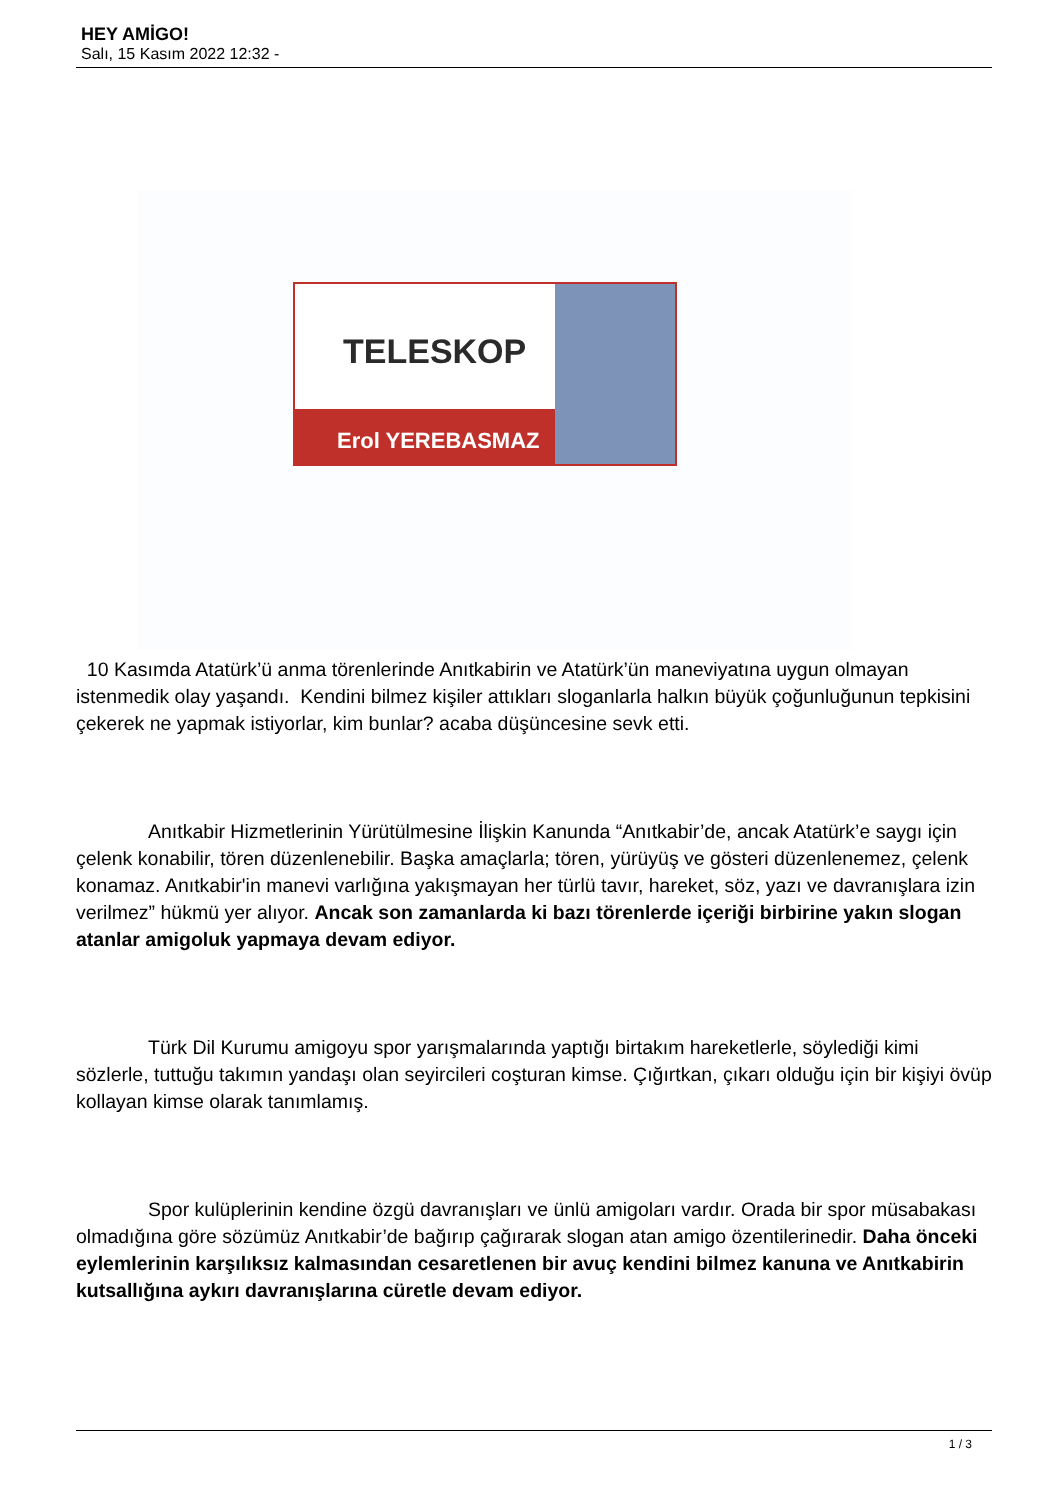HEY AMİGO!
Salı, 15 Kasım 2022 12:32 -
TELESKOP
Erol YEREBASMAZ
10 Kasımda Atatürk’ü anma törenlerinde Anıtkabirin ve Atatürk’ün maneviyatına uygun olmayan istenmedik olay yaşandı. Kendini bilmez kişiler attıkları sloganlarla halkın büyük çoğunluğunun tepkisini çekerek ne yapmak istiyorlar, kim bunlar? acaba düşüncesine sevk etti.
Anıtkabir Hizmetlerinin Yürütülmesine İlişkin Kanunda “Anıtkabir’de, ancak Atatürk’e saygı için çelenk konabilir, tören düzenlenebilir. Başka amaçlarla; tören, yürüyüş ve gösteri düzenlenemez, çelenk konamaz. Anıtkabir'in manevi varlığına yakışmayan her türlü tavır, hareket, söz, yazı ve davranışlara izin verilmez” hükmü yer alıyor. Ancak son zamanlarda ki bazı törenlerde içeriği birbirine yakın slogan atanlar amigoluk yapmaya devam ediyor.
Türk Dil Kurumu amigoyu spor yarışmalarında yaptığı birtakım hareketlerle, söylediği kimi sözlerle, tuttuğu takımın yandaşı olan seyircileri coşturan kimse. Çığırtkan, çıkarı olduğu için bir kişiyi övüp kollayan kimse olarak tanımlamış.
Spor kulüplerinin kendine özgü davranışları ve ünlü amigoları vardır. Orada bir spor müsabakası olmadığına göre sözümüz Anıtkabir’de bağırıp çağırarak slogan atan amigo özentilerinedir. Daha önceki eylemlerinin karşılıksız kalmasından cesaretlenen bir avuç kendini bilmez kanuna ve Anıtkabirin kutsallığına aykırı davranışlarına cüretle devam ediyor.
1 / 3